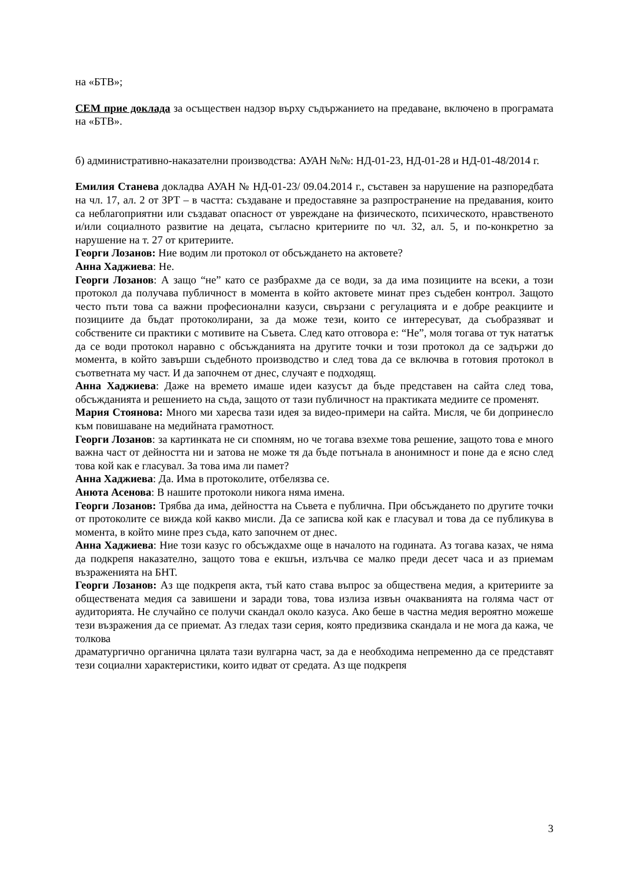на «БТВ»;
СЕМ прие доклада за осъществен надзор върху съдържанието на предаване, включено в програмата на «БТВ».
б) административно-наказателни производства: АУАН №№: НД-01-23, НД-01-28 и НД-01-48/2014 г.
Емилия Станева докладва АУАН № НД-01-23/ 09.04.2014 г., съставен за нарушение на разпоредбата на чл. 17, ал. 2 от ЗРТ – в частта: създаване и предоставяне за разпространение на предавания, които са неблагоприятни или създават опасност от увреждане на физическото, психическото, нравственото и/или социалното развитие на децата, съгласно критериите по чл. 32, ал. 5, и по-конкретно за нарушение на т. 27 от критериите.
Георги Лозанов: Ние водим ли протокол от обсъждането на актовете?
Анна Хаджиева: Не.
Георги Лозанов: А защо “не” като се разбрахме да се води, за да има позициите на всеки, а този протокол да получава публичност в момента в който актовете минат през съдебен контрол. Защото често пъти това са важни професионални казуси, свързани с регулацията и е добре реакциите и позициите да бъдат протоколирани, за да може тези, които се интересуват, да съобразяват и собствените си практики с мотивите на Съвета. След като отговора е: “Не”, моля тогава от тук нататък да се води протокол наравно с обсъжданията на другите точки и този протокол да се задържи до момента, в който завърши съдебното производство и след това да се включва в готовия протокол в съответната му част. И да започнем от днес, случаят е подходящ.
Анна Хаджиева: Даже на времето имаше идеи казусът да бъде представен на сайта след това, обсъжданията и решението на съда, защото от тази публичност на практиката медиите се променят.
Мария Стоянова: Много ми харесва тази идея за видео-примери на сайта. Мисля, че би допринесло към повишаване на медийната грамотност.
Георги Лозанов: за картинката не си спомням, но че тогава взехме това решение, защото това е много важна част от дейността ни и затова не може тя да бъде потънала в анонимност и поне да е ясно след това кой как е гласувал. За това има ли памет?
Анна Хаджиева: Да. Има в протоколите, отбелязва се.
Анюта Асенова: В нашите протоколи никога няма имена.
Георги Лозанов: Трябва да има, дейността на Съвета е публична. При обсъждането по другите точки от протоколите се вижда кой какво мисли. Да се записва кой как е гласувал и това да се публикува в момента, в който мине през съда, като започнем от днес.
Анна Хаджиева: Ние този казус го обсъждахме още в началото на годината. Аз тогава казах, че няма да подкрепя наказателно, защото това е екшън, излъчва се малко преди десет часа и аз приемам възраженията на БНТ.
Георги Лозанов: Аз ще подкрепя акта, тъй като става въпрос за обществена медия, а критериите за обществената медия са завишени и заради това, това излиза извън очакванията на голяма част от аудиторията. Не случайно се получи скандал около казуса. Ако беше в частна медия вероятно можеше тези възражения да се приемат. Аз гледах тази серия, която предизвика скандала и не мога да кажа, че толкова
драматургично органична цялата тази вулгарна част, за да е необходима непременно да се представят тези социални характеристики, които идват от средата. Аз ще подкрепя
3